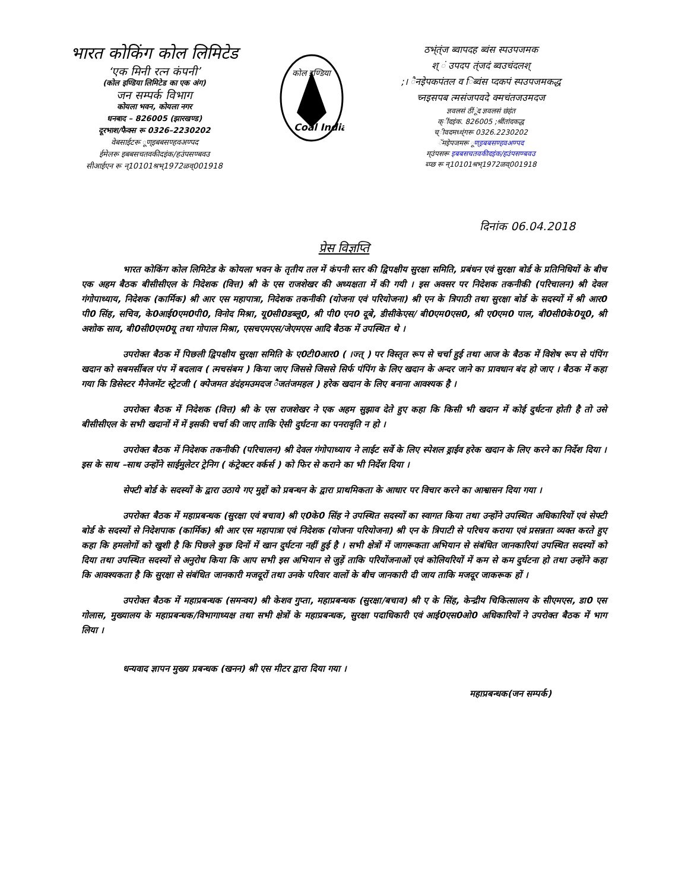भारत कोकिंग कोल लिमिटेड
‘एक मिनी रत्न कंपनी’
(कोल इण्डिया लिमिटेड का एक अंग)
जन सम्पर्क विभाग
कोयला भवन, कोयला नगर
धनबाद – 826005 (झारखण्ड)
दूरभाश/फैक्स रू 0326–2230202
वेबसाईटरू ूण्इबबसण्हवअण्पद
ईमेलरू इबबसचतवकीदइंक/हउंपसण्बवउ
सीआईएन रू न्10101श्रभ्1972ळव्001918
कोल इण्डिया
Coal India
ठभ्ंत्ंज ब्वापदह ब्वंस स्पउपजमक
श् ं उपदप त्ंजदं ब्वउचंदलश्
;। ैनइेपकपंतल व िब्वंस प्दकपं स्पउपजमकद्ध
च्नइसपब त्मसंजपवदे क्मचंतजउमदज
ज्ञवलसं ठींूंद ज्ञवलसं छंहंत
क्ींदइंक. 826005 ;श्रींतांदकद्ध
च्ीवदमध्थ्ंगरू 0326.2230202
ॅमइेपजमरू ूण्इबबसण्हवअण्पद
म्उंपसरू इबबसचतवकीदइंक/हउंपसण्बवउ
ब्प्छ रू न्10101श्रभ्1972ळव्001918
दिनांक 06.04.2018
प्रेस विज्ञप्ति
भारत कोकिंग कोल लिमिटेड के कोयला भवन के तृतीय तल में कंपनी स्तर की द्विपक्षीय सुरक्षा समिति, प्रबंधन एवं सुरक्षा बोर्ड के प्रतिनिधियों के बीच एक अहम बैठक बीसीसीएल के निदेशक (वित्त) श्री के एस राजशेखर की अध्यक्षता में की गयी । इस अवसर पर निदेशक तकनीकी (परिचालन) श्री देवल गंगोपाध्याय, निदेशक (कार्मिक) श्री आर एस महापात्रा, निदेशक तकनीकी (योजना एवं परियोजना) श्री एन के त्रिपाठी तथा सुरक्षा बोर्ड के सदस्यों में श्री आर0 पी0 सिंह, सचिव, के0आई0एम0पी0, विनोद मिश्रा, यू0सी0डब्लू0, श्री पी0 एन0 दूबे, डीसीकेएस/ बी0एम0एस0, श्री ए0एम0 पाल, बी0सी0के0यू0, श्री अशोक साव, बी0सी0एम0यू तथा गोपाल मिश्रा, एसचएमएस/जेएमएस आदि बैठक में उपस्थित थे ।
उपरोक्त बैठक में पिछली द्विपक्षीय सुरक्षा समिति के ए0टी0आर0 ( ।ज्त् ) पर विस्तृत रूप से चर्चा हुई तथा आज के बैठक में विशेष रूप से पंपिंग खदान को सबमर्सीबल पंप में बदलाव ( त्मचसंबम ) किया जाए जिससे जिससे सिर्फ पंपिंग के लिए खदान के अन्दर जाने का प्रावधान बंद हो जाए । बैठक में कहा गया कि डिसेस्टर मैनेजमेंट स्ट्रेटजी ( क्पेेजमत डंदंहमउमदज ैजतंजमहल ) हरेक खदान के लिए बनाना आवश्यक है ।
उपरोक्त बैठक में निदेशक (वित्त) श्री के एस राजशेखर ने एक अहम सुझाव देते हुए कहा कि किसी भी खदान में कोई दुर्धटना होती है तो उसे बीसीसीएल के सभी खदानों में में इसकी चर्चा की जाए ताकि ऐसी दुर्घटना का पनरावृति न हो ।
उपरोक्त बैठक में निदेशक तकनीकी (परिचालन) श्री देवल गंगोपाध्याय ने लाईट सर्वे के लिए स्पेशल ड्राईव हरेक खदान के लिए करने का निर्देश दिया । इस के साथ –साथ उन्होंने साईमुलेटर ट्रेनिग ( कंट्रेक्टर वर्कर्स ) को फिर से कराने का भी निर्देश दिया ।
सेफ्टी बोर्ड के सदस्यों के द्वारा उठाये गए मुद्दों को प्रबन्धन के द्वारा प्राथमिकता के आधार पर विचार करने का आश्वासन दिया गया ।
उपरोक्त बैठक में महाप्रबन्धक (सुरक्षा एवं बचाव) श्री ए0के0 सिंह ने उपस्थित सदस्यों का स्वागत किया तथा उन्होंने उपस्थित अधिकारियों एवं सेफ्टी बोर्ड के सदस्यों से निदेशपाक (कार्मिक) श्री आर एस महापात्रा एवं निदेशक (योजना परियोजना) श्री एन के त्रिपाटी से परिचय कराया एवं प्रसन्नता व्यक्त करते हुए कहा कि हमलोगों को खुशी है कि पिछले कुछ दिनों में खान दुर्घटना नहीं हुई है । सभी क्षेत्रों में जागरूकता अभियान से संबंधित जानकारियां उपस्थित सदस्यों को दिया तथा उपस्थित सदस्यों से अनुरोध किया कि आप सभी इस अभियान से जुड़ें ताकि परियोंजनाओं एवं कोलियरियों में कम से कम दुर्घटना हो तथा उन्होंने कहा कि आवश्यकता है कि सुरक्षा से संबंधित जानकारी मजदूरों तथा उनके परिवार वालों के बीच जानकारी दी जाय ताकि मजदूर जाकरूक हों ।
उपरोक्त बैठक में महाप्रबन्धक (समन्वय) श्री केशव गुप्ता, महाप्रबन्धक (सुरक्षा/बचाव) श्री ए के सिंह, केन्द्रीय चिकित्सालय के सीएमएस, डा0 एस गोलास, मुख्यालय के महाप्रबन्धक/विभागाध्यक्ष तथा सभी क्षेत्रों के महाप्रबन्धक, सुरक्षा पदाधिकारी एवं आई0एस0ओ0 अधिकारियों ने उपरोक्त बैठक में भाग लिया ।
धन्यवाद ज्ञापन मुख्य प्रबन्धक (खनन) श्री एस मीटर द्वारा दिया गया ।
महाप्रबन्धक(जन सम्पर्क)